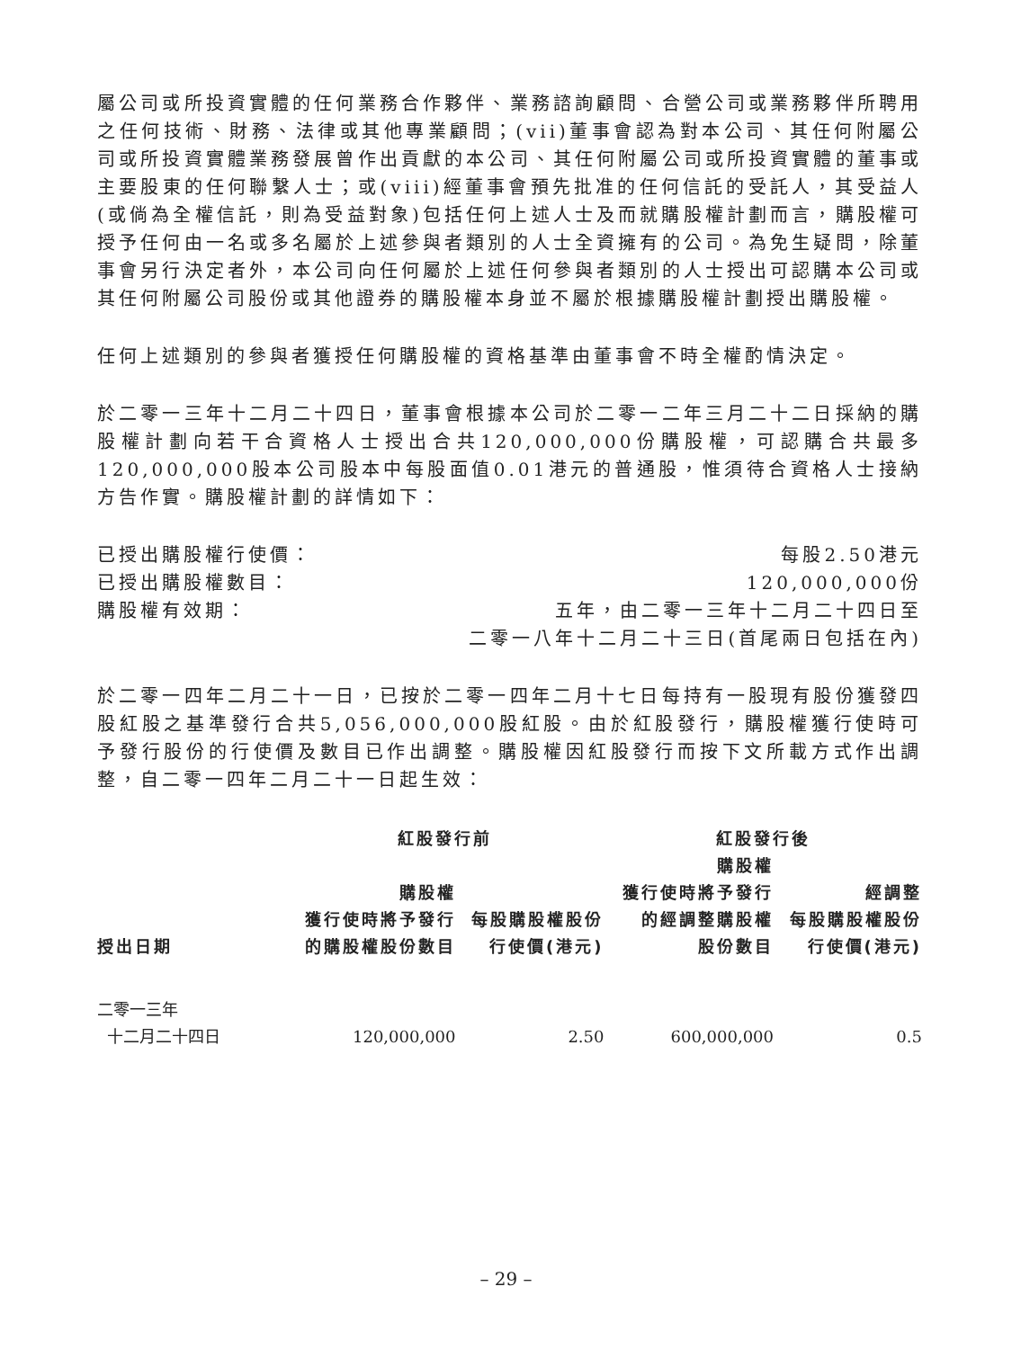屬公司或所投資實體的任何業務合作夥伴、業務諮詢顧問、合營公司或業務夥伴所聘用之任何技術、財務、法律或其他專業顧問；(vii)董事會認為對本公司、其任何附屬公司或所投資實體業務發展曾作出貢獻的本公司、其任何附屬公司或所投資實體的董事或主要股東的任何聯繫人士；或(viii)經董事會預先批准的任何信託的受託人，其受益人(或倘為全權信託，則為受益對象)包括任何上述人士及而就購股權計劃而言，購股權可授予任何由一名或多名屬於上述參與者類別的人士全資擁有的公司。為免生疑問，除董事會另行決定者外，本公司向任何屬於上述任何參與者類別的人士授出可認購本公司或其任何附屬公司股份或其他證券的購股權本身並不屬於根據購股權計劃授出購股權。
任何上述類別的參與者獲授任何購股權的資格基準由董事會不時全權酌情決定。
於二零一三年十二月二十四日，董事會根據本公司於二零一二年三月二十二日採納的購股權計劃向若干合資格人士授出合共120,000,000份購股權，可認購合共最多120,000,000股本公司股本中每股面值0.01港元的普通股，惟須待合資格人士接納方告作實。購股權計劃的詳情如下：
已授出購股權行使價： 每股2.50港元
已授出購股權數目： 120,000,000份
購股權有效期： 五年，由二零一三年十二月二十四日至
二零一八年十二月二十三日(首尾兩日包括在內)
於二零一四年二月二十一日，已按於二零一四年二月十七日每持有一股現有股份獲發四股紅股之基準發行合共5,056,000,000股紅股。由於紅股發行，購股權獲行使時可予發行股份的行使價及數目已作出調整。購股權因紅股發行而按下文所載方式作出調整，自二零一四年二月二十一日起生效：
| | 紅股發行前 | | 紅股發行後 | |
| --- | --- | --- | --- | --- |
| 授出日期 | 購股權 獲行使時將予發行 的購股權股份數目 | 每股購股權股份 行使價(港元) | 購股權 獲行使時將予發行 的經調整購股權 股份數目 | 經調整 每股購股權股份 行使價(港元) |
| 二零一三年 十二月二十四日 | 120,000,000 | 2.50 | 600,000,000 | 0.5 |
– 29 –